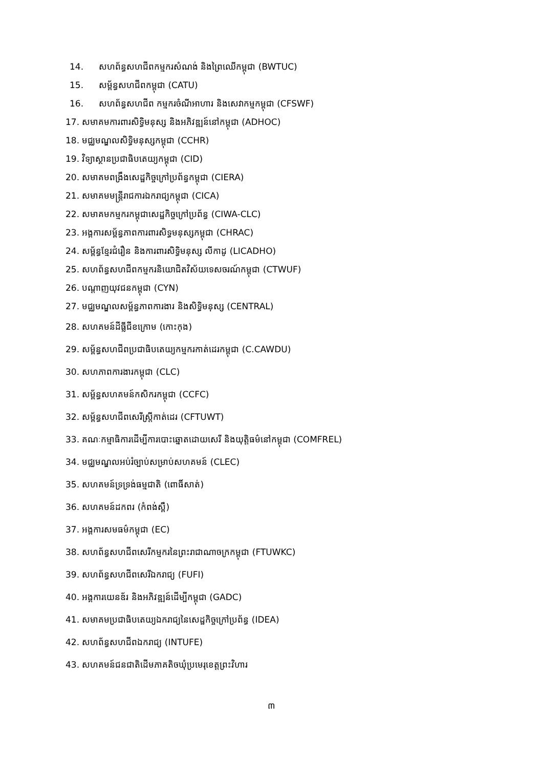14. សហព័ន្ធសហជីពកម្មករសំណង់ និងព្រៃឈើកម្ពុជា (BWTUC)
15. សម្ព័ន្ធសហជីពកម្ពុជា (CATU)
16. សហព័ន្ធសហជីព កម្មករចំណីអាហារ និងសេវាកម្មកម្ពុជា (CFSWF)
17. សមាគមការពារសិទ្ធិមនុស្ស និងអភិវឌ្ឍន៍នៅកម្ពុជា (ADHOC)
18. មជ្ឈមណ្ឌលសិទ្ធិមនុស្សកម្ពុជា (CCHR)
19. វិទ្យាស្ថានប្រជាធិបតេយ្យកម្ពុជា (CID)
20. សមាគមពង្រឹងសេដ្ឋកិច្ចក្រៅប្រព័ន្ធកម្ពុជា (CIERA)
21. សមាគមមន្ត្រីរាជការឯករាជ្យកម្ពុជា (CICA)
22. សមាគមកម្មករកម្ពុជាសេដ្ឋកិច្ចក្រៅប្រព័ន្ធ (CIWA-CLC)
23. អង្គការសម្ព័ន្ធភាពការពារសិទ្ធមនុស្សកម្ពុជា (CHRAC)
24. សម្ព័ន្ធខ្មែរជំរឿន និងការពារសិទ្ធិមនុស្ស លីកាដូ (LICADHO)
25. សហព័ន្ធសហជីពកម្មករនិយោជិតវិស័យទេសចរណ៍កម្ពុជា (CTWUF)
26. បណ្តាញយុវជនកម្ពុជា (CYN)
27. មជ្ឈមណ្ឌលសម្ព័ន្ធភាពការងារ និងសិទ្ធិមនុស្ស (CENTRAL)
28. សហគមន៍ដីធ្លីជីខក្រោម (កោះកុង)
29. សម្ព័ន្ធសហជីពប្រជាធិបតេយ្យកម្មករកាត់ដេរកម្ពុជា (C.CAWDU)
30. សហភាពការងារកម្ពុជា (CLC)
31. សម្ព័ន្ធសហគមន៍កសិករកម្ពុជា (CCFC)
32. សម្ព័ន្ធសហជីពសេរីស្ត្រីកាត់ដេរ (CFTUWT)
33. គណៈកម្មាធិការដើម្បីការបោះឆ្នោតដោយសេរី និងយុត្តិធម៌នៅកម្ពុជា (COMFREL)
34. មជ្ឈមណ្ឌលអប់រំច្បាប់សម្រាប់សហគមន៍ (CLEC)
35. សហគមន៍ទ្រទ្រង់ធម្មជាតិ (ពោធិ៍សាត់)
36. សហគមន៍ដកពរ (កំពង់ស្ពឺ)
37. អង្គការសមធម៌កម្ពុជា (EC)
38. សហព័ន្ធសហជីពសេរីកម្មករនៃព្រះរាជាណាចក្រកម្ពុជា (FTUWKC)
39. សហព័ន្ធសហជីពសេរីឯករាជ្យ (FUFI)
40. អង្គការយេនឌ័រ និងអភិវឌ្ឍន៍ដើម្បីកម្ពុជា (GADC)
41. សមាគមប្រជាធិបតេយ្យឯករាជ្យនៃសេដ្ឋកិច្ចក្រៅប្រព័ន្ធ (IDEA)
42. សហព័ន្ធសហជីពឯករាជ្យ (INTUFE)
43. សហគមន៍ជនជាតិដើមភាគតិចឃុំប្រមេរុខេត្តព្រះវិហារ
៣